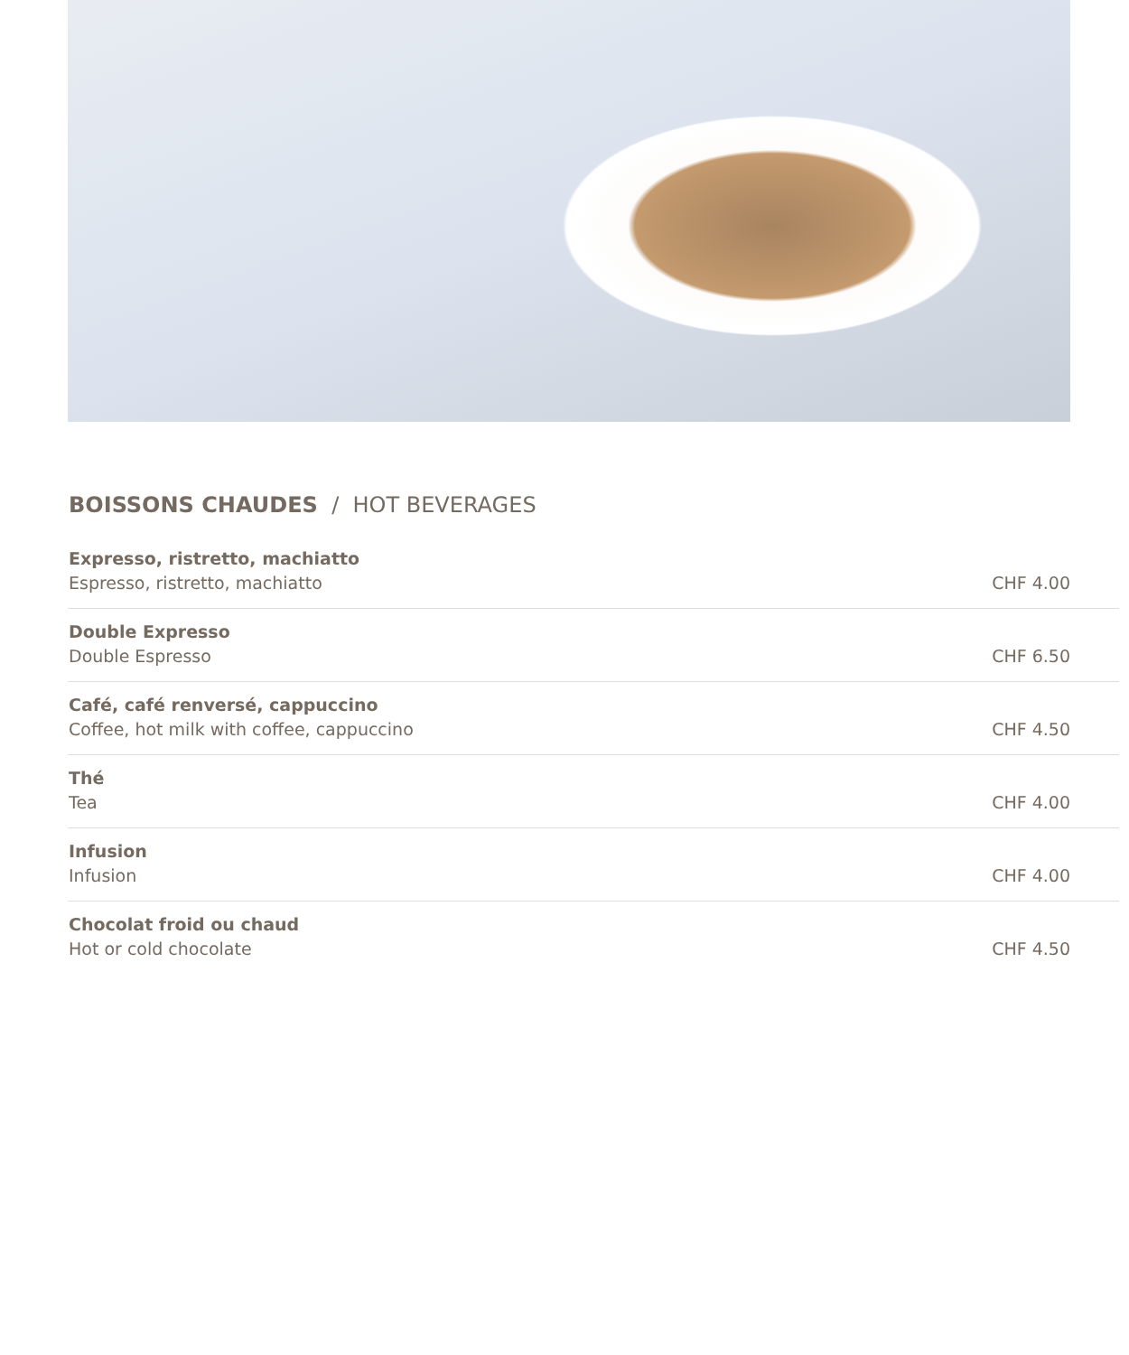BOISSONS CHAUDES / HOT BEVERAGES
| Expresso, ristretto, machiatto Espresso, ristretto, machiatto | CHF 4.00 |
| Double Expresso Double Espresso | CHF 6.50 |
| Café, café renversé, cappuccino Coffee, hot milk with coffee, cappuccino | CHF 4.50 |
| Thé Tea | CHF 4.00 |
| Infusion Infusion | CHF 4.00 |
| Chocolat froid ou chaud Hot or cold chocolate | CHF 4.50 |